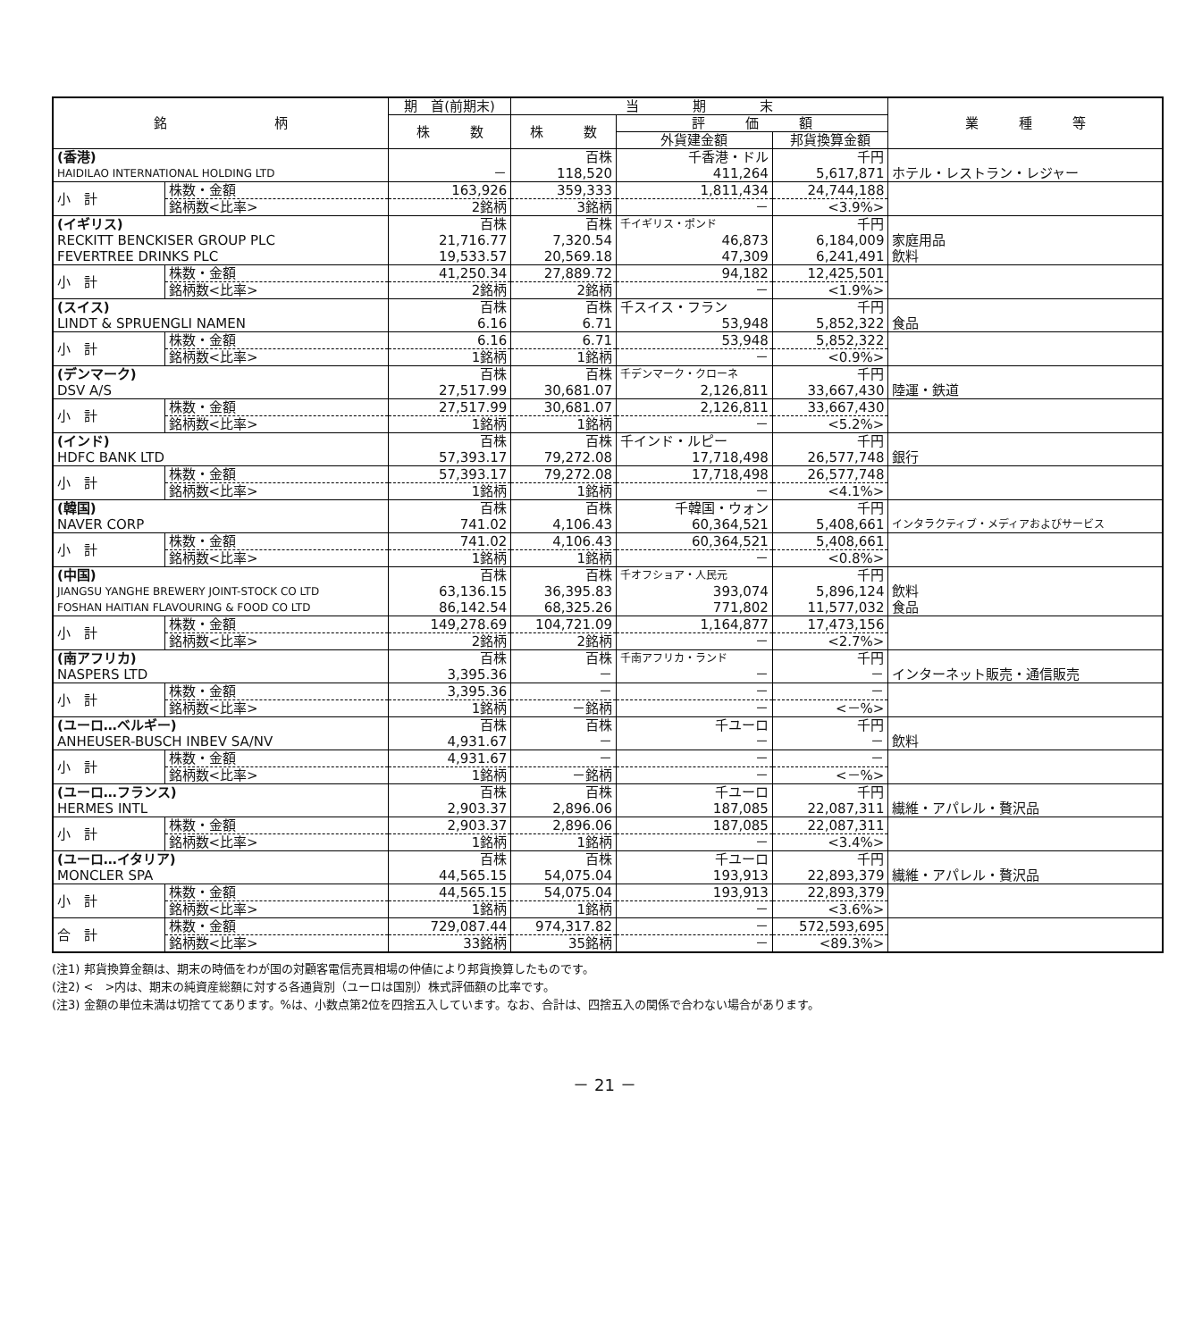| 銘 柄 | | 期 首(前期末) | 当 期 末 | | | 業 種 等 |
| --- | --- | --- | --- | --- | --- | --- |
| | | 株 数 | 株 数 | 評 価 額 | | |
| | | | | 外貨建金額 | 邦貨換算金額 | |
| (香港) | | | 百株 | 千香港・ドル | 千円 | |
| HAIDILAO INTERNATIONAL HOLDING LTD | | － | 118,520 | 411,264 | 5,617,871 | ホテル・レストラン・レジャー |
| 小 計 | 株数・金額 | 163,926 | 359,333 | 1,811,434 | 24,744,188 | |
| | 銘柄数<比率> | 2銘柄 | 3銘柄 | － | <3.9%> | |
| (イギリス) | | 百株 | 百株 | 千イギリス・ポンド | 千円 | |
| RECKITT BENCKISER GROUP PLC | | 21,716.77 | 7,320.54 | 46,873 | 6,184,009 | 家庭用品 |
| FEVERTREE DRINKS PLC | | 19,533.57 | 20,569.18 | 47,309 | 6,241,491 | 飲料 |
| 小 計 | 株数・金額 | 41,250.34 | 27,889.72 | 94,182 | 12,425,501 | |
| | 銘柄数<比率> | 2銘柄 | 2銘柄 | － | <1.9%> | |
| (スイス) | | 百株 | 百株 | 千スイス・フラン | 千円 | |
| LINDT & SPRUENGLI NAMEN | | 6.16 | 6.71 | 53,948 | 5,852,322 | 食品 |
| 小 計 | 株数・金額 | 6.16 | 6.71 | 53,948 | 5,852,322 | |
| | 銘柄数<比率> | 1銘柄 | 1銘柄 | － | <0.9%> | |
| (デンマーク) | | 百株 | 百株 | 千デンマーク・クローネ | 千円 | |
| DSV A/S | | 27,517.99 | 30,681.07 | 2,126,811 | 33,667,430 | 陸運・鉄道 |
| 小 計 | 株数・金額 | 27,517.99 | 30,681.07 | 2,126,811 | 33,667,430 | |
| | 銘柄数<比率> | 1銘柄 | 1銘柄 | － | <5.2%> | |
| (インド) | | 百株 | 百株 | 千インド・ルピー | 千円 | |
| HDFC BANK LTD | | 57,393.17 | 79,272.08 | 17,718,498 | 26,577,748 | 銀行 |
| 小 計 | 株数・金額 | 57,393.17 | 79,272.08 | 17,718,498 | 26,577,748 | |
| | 銘柄数<比率> | 1銘柄 | 1銘柄 | － | <4.1%> | |
| (韓国) | | 百株 | 百株 | 千韓国・ウォン | 千円 | |
| NAVER CORP | | 741.02 | 4,106.43 | 60,364,521 | 5,408,661 | インタラクティブ・メディアおよびサービス |
| 小 計 | 株数・金額 | 741.02 | 4,106.43 | 60,364,521 | 5,408,661 | |
| | 銘柄数<比率> | 1銘柄 | 1銘柄 | － | <0.8%> | |
| (中国) | | 百株 | 百株 | 千オフショア・人民元 | 千円 | |
| JIANGSU YANGHE BREWERY JOINT-STOCK CO LTD | | 63,136.15 | 36,395.83 | 393,074 | 5,896,124 | 飲料 |
| FOSHAN HAITIAN FLAVOURING & FOOD CO LTD | | 86,142.54 | 68,325.26 | 771,802 | 11,577,032 | 食品 |
| 小 計 | 株数・金額 | 149,278.69 | 104,721.09 | 1,164,877 | 17,473,156 | |
| | 銘柄数<比率> | 2銘柄 | 2銘柄 | － | <2.7%> | |
| (南アフリカ) | | 百株 | 百株 | 千南アフリカ・ランド | 千円 | |
| NASPERS LTD | | 3,395.36 | － | － | － | インターネット販売・通信販売 |
| 小 計 | 株数・金額 | 3,395.36 | － | － | － | |
| | 銘柄数<比率> | 1銘柄 | －銘柄 | － | <－%> | |
| (ユーロ…ベルギー) | | 百株 | 百株 | 千ユーロ | 千円 | |
| ANHEUSER-BUSCH INBEV SA/NV | | 4,931.67 | － | － | － | 飲料 |
| 小 計 | 株数・金額 | 4,931.67 | － | － | － | |
| | 銘柄数<比率> | 1銘柄 | －銘柄 | － | <－%> | |
| (ユーロ…フランス) | | 百株 | 百株 | 千ユーロ | 千円 | |
| HERMES INTL | | 2,903.37 | 2,896.06 | 187,085 | 22,087,311 | 繊維・アパレル・贅沢品 |
| 小 計 | 株数・金額 | 2,903.37 | 2,896.06 | 187,085 | 22,087,311 | |
| | 銘柄数<比率> | 1銘柄 | 1銘柄 | － | <3.4%> | |
| (ユーロ…イタリア) | | 百株 | 百株 | 千ユーロ | 千円 | |
| MONCLER SPA | | 44,565.15 | 54,075.04 | 193,913 | 22,893,379 | 繊維・アパレル・贅沢品 |
| 小 計 | 株数・金額 | 44,565.15 | 54,075.04 | 193,913 | 22,893,379 | |
| | 銘柄数<比率> | 1銘柄 | 1銘柄 | － | <3.6%> | |
| 合 計 | 株数・金額 | 729,087.44 | 974,317.82 | － | 572,593,695 | |
| | 銘柄数<比率> | 33銘柄 | 35銘柄 | － | <89.3%> | |
(注1) 邦貨換算金額は、期末の時価をわが国の対顧客電信売買相場の仲値により邦貨換算したものです。
(注2) <　>内は、期末の純資産総額に対する各通貨別（ユーロは国別）株式評価額の比率です。
(注3) 金額の単位未満は切捨ててあります。%は、小数点第2位を四捨五入しています。なお、合計は、四捨五入の関係で合わない場合があります。
－ 21 －